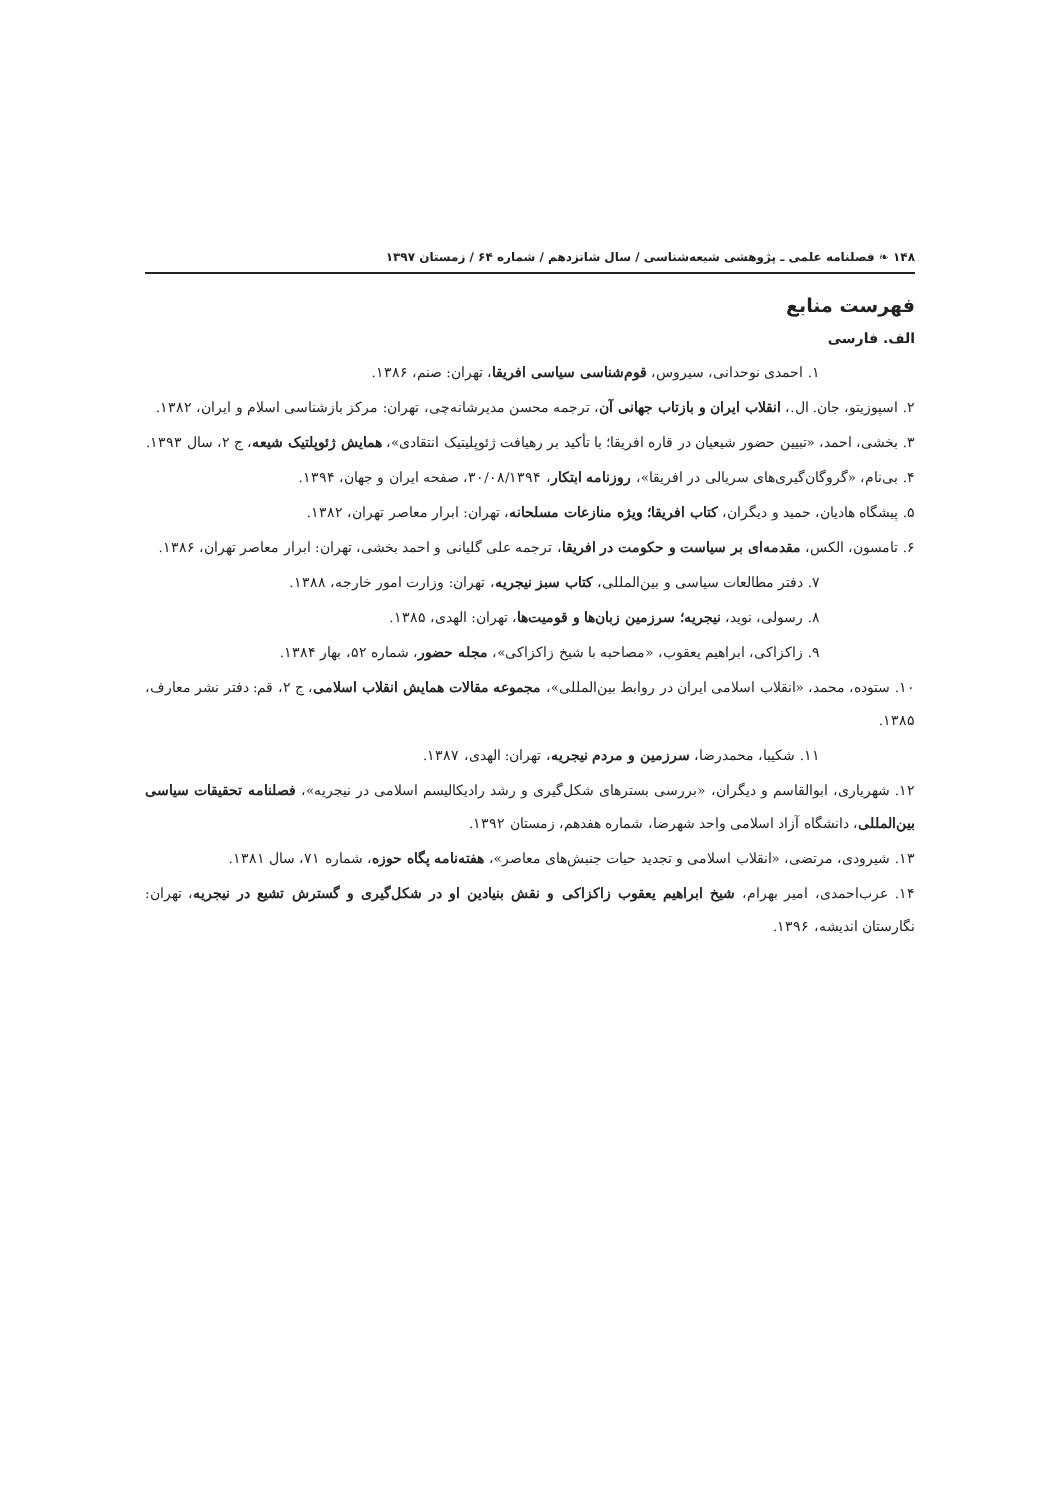۱۴۸ ❧ فصلنامه علمی ـ پژوهشی شیعه‌شناسی / سال شانزدهم / شماره ۶۴ / زمستان ۱۳۹۷
فهرست منابع
الف. فارسی
۱. احمدی نوحدانی، سیروس، قوم‌شناسی سیاسی افریقا، تهران: صنم، ۱۳۸۶.
۲. اسپوزیتو، جان. ال.، انقلاب ایران و بازتاب جهانی آن، ترجمه محسن مدیرشانه‌چی، تهران: مرکز بازشناسی اسلام و ایران، ۱۳۸۲.
۳. بخشی، احمد، «تبیین حضور شیعیان در قاره افریقا؛ با تأکید بر رهیافت ژئوپلیتیک انتقادی»، همایش ژئوپلتیک شیعه، ج ۲، سال ۱۳۹۳.
۴. بی‌نام، «گروگان‌گیری‌های سریالی در افریقا»، روزنامه ابتکار، ۳۰/۰۸/۱۳۹۴، صفحه ایران و جهان، ۱۳۹۴.
۵. پیشگاه هادیان، حمید و دیگران، کتاب افریقا؛ ویژه منازعات مسلحانه، تهران: ابرار معاصر تهران، ۱۳۸۲.
۶. تامسون، الکس، مقدمه‌ای بر سیاست و حکومت در افریقا، ترجمه علی گلیانی و احمد بخشی، تهران: ابرار معاصر تهران، ۱۳۸۶.
۷. دفتر مطالعات سیاسی و بین‌المللی، کتاب سبز نیجریه، تهران: وزارت امور خارجه، ۱۳۸۸.
۸. رسولی، نوید، نیجریه؛ سرزمین زبان‌ها و قومیت‌ها، تهران: الهدی، ۱۳۸۵.
۹. زاکزاکی، ابراهیم یعقوب، «مصاحبه با شیخ زاکزاکی»، مجله حضور، شماره ۵۲، بهار ۱۳۸۴.
۱۰. ستوده، محمد، «انقلاب اسلامی ایران در روابط بین‌المللی»، مجموعه مقالات همایش انقلاب اسلامی، ج ۲، قم: دفتر نشر معارف، ۱۳۸۵.
۱۱. شکیبا، محمدرضا، سرزمین و مردم نیجریه، تهران: الهدی، ۱۳۸۷.
۱۲. شهریاری، ابوالقاسم و دیگران، «بررسی بسترهای شکل‌گیری و رشد رادیکالیسم اسلامی در نیجریه»، فصلنامه تحقیقات سیاسی بین‌المللی، دانشگاه آزاد اسلامی واحد شهرضا، شماره هفدهم، زمستان ۱۳۹۲.
۱۳. شیرودی، مرتضی، «انقلاب اسلامی و تجدید حیات جنبش‌های معاصر»، هفته‌نامه پگاه حوزه، شماره ۷۱، سال ۱۳۸۱.
۱۴. عرب‌احمدی، امیر بهرام، شیخ ابراهیم یعقوب زاکزاکی و نقش بنیادین او در شکل‌گیری و گسترش تشیع در نیجریه، تهران: نگارستان اندیشه، ۱۳۹۶.